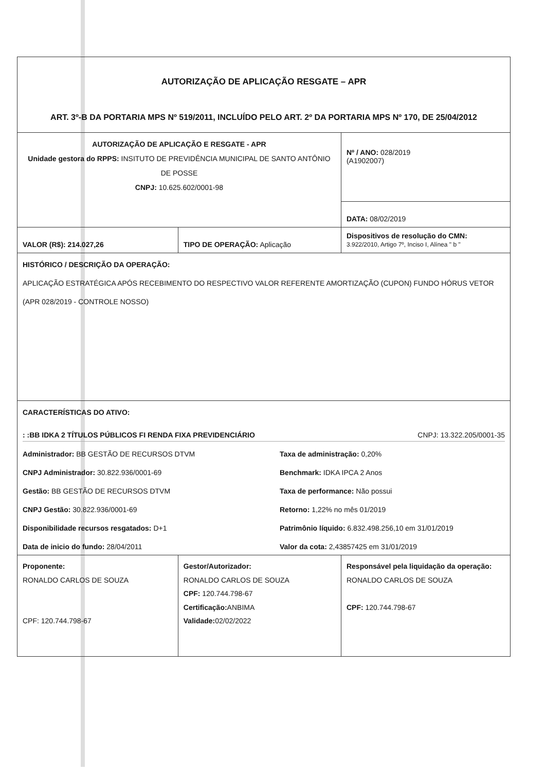| AUTORIZAÇÃO DE APLICAÇÃO RESGATE – APR ART. 3º-B DA PORTARIA MPS Nº 519/2011, INCLUÍDO PELO ART. 2º DA PORTARIA MPS Nº 170, DE 25/04/2012 | | |
| AUTORIZAÇÃO DE APLICAÇÃO E RESGATE - APR Unidade gestora do RPPS: INSITUTO DE PREVIDÊNCIA MUNICIPAL DE SANTO ANTÔNIO DE POSSE CNPJ: 10.625.602/0001-98 | | Nº / ANO: 028/2019 (A1902007) |
| | | DATA: 08/02/2019 |
| VALOR (R$): 214.027,26 | TIPO DE OPERAÇÃO: Aplicação | Dispositivos de resolução do CMN: 3.922/2010, Artigo 7º, Inciso I, Alínea " b " |
| HISTÓRICO / DESCRIÇÃO DA OPERAÇÃO: APLICAÇÃO ESTRATÉGICA APÓS RECEBIMENTO DO RESPECTIVO VALOR REFERENTE AMORTIZAÇÃO (CUPON) FUNDO HÓRUS VETOR (APR 028/2019 - CONTROLE NOSSO) | | |
| CARACTERÍSTICAS DO ATIVO: : :BB IDKA 2 TÍTULOS PÚBLICOS FI RENDA FIXA PREVIDENCIÁRIO CNPJ: 13.322.205/0001-35 Administrador: BB GESTÃO DE RECURSOS DTVM Taxa de administração: 0,20% CNPJ Administrador: 30.822.936/0001-69 Benchmark: IDKA IPCA 2 Anos Gestão: BB GESTÃO DE RECURSOS DTVM Taxa de performance: Não possui CNPJ Gestão: 30.822.936/0001-69 Retorno: 1,22% no mês 01/2019 Disponibilidade recursos resgatados: D+1 Patrimônio líquido: 6.832.498.256,10 em 31/01/2019 Data de inicio do fundo: 28/04/2011 Valor da cota: 2,43857425 em 31/01/2019 | | |
| Proponente: RONALDO CARLOS DE SOUZA CPF: 120.744.798-67 | Gestor/Autorizador: RONALDO CARLOS DE SOUZA CPF: 120.744.798-67 Certificação: ANBIMA Validade: 02/02/2022 | Responsável pela liquidação da operação: RONALDO CARLOS DE SOUZA CPF: 120.744.798-67 |